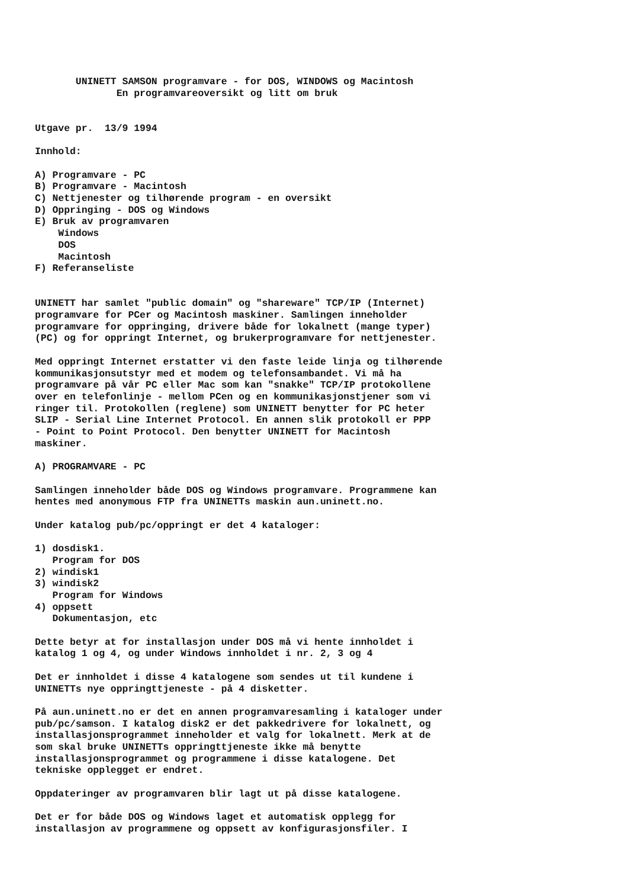UNINETT SAMSON programvare - for DOS, WINDOWS og Macintosh
              En programvareoversikt og litt om bruk


Utgave pr.  13/9 1994

Innhold:

A) Programvare - PC
B) Programvare - Macintosh
C) Nettjenester og tilhørende program - en oversikt
D) Oppringing - DOS og Windows
E) Bruk av programvaren
    Windows
    DOS
    Macintosh
F) Referanseliste


UNINETT har samlet "public domain" og "shareware" TCP/IP (Internet)
programvare for PCer og Macintosh maskiner. Samlingen inneholder
programvare for oppringing, drivere både for lokalnett (mange typer)
(PC) og for oppringt Internet, og brukerprogramvare for nettjenester.

Med oppringt Internet erstatter vi den faste leide linja og tilhørende
kommunikasjonsutstyr med et modem og telefonsambandet. Vi må ha
programvare på vår PC eller Mac som kan "snakke" TCP/IP protokollene
over en telefonlinje - mellom PCen og en kommunikasjonstjener som vi
ringer til. Protokollen (reglene) som UNINETT benytter for PC heter
SLIP - Serial Line Internet Protocol. En annen slik protokoll er PPP
- Point to Point Protocol. Den benytter UNINETT for Macintosh
maskiner.

A) PROGRAMVARE - PC

Samlingen inneholder både DOS og Windows programvare. Programmene kan
hentes med anonymous FTP fra UNINETTs maskin aun.uninett.no.

Under katalog pub/pc/oppringt er det 4 kataloger:

1) dosdisk1.
   Program for DOS
2) windisk1
3) windisk2
   Program for Windows
4) oppsett
   Dokumentasjon, etc

Dette betyr at for installasjon under DOS må vi hente innholdet i
katalog 1 og 4, og under Windows innholdet i nr. 2, 3 og 4

Det er innholdet i disse 4 katalogene som sendes ut til kundene i
UNINETTs nye oppringttjeneste - på 4 disketter.

På aun.uninett.no er det en annen programvaresamling i kataloger under
pub/pc/samson. I katalog disk2 er det pakkedrivere for lokalnett, og
installasjonsprogrammet inneholder et valg for lokalnett. Merk at de
som skal bruke UNINETTs oppringttjeneste ikke må benytte
installasjonsprogrammet og programmene i disse katalogene. Det
tekniske opplegget er endret.

Oppdateringer av programvaren blir lagt ut på disse katalogene.

Det er for både DOS og Windows laget et automatisk opplegg for
installasjon av programmene og oppsett av konfigurasjonsfiler. I